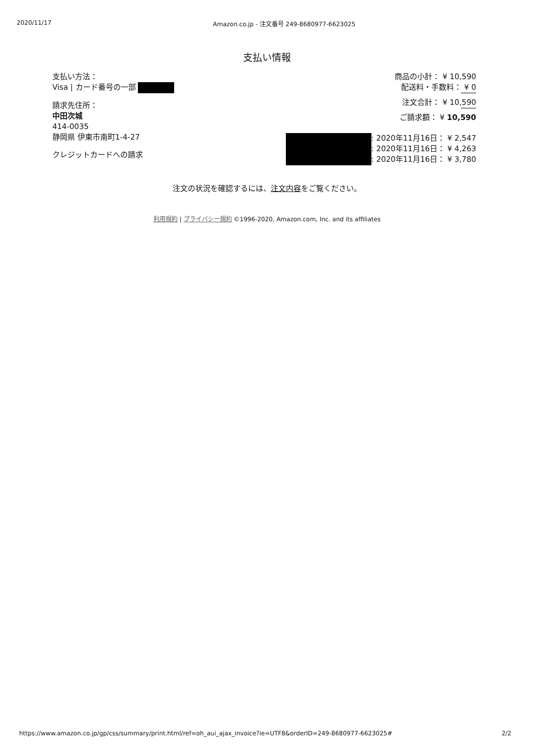2020/11/17 Amazon.co.jp - 注文番号 249-8680977-6623025
支払い情報
支払い方法：
Visa | カード番号の一部
請求先住所：
中田次城
414-0035
静岡県 伊東市南町1-4-27
クレジットカードへの請求
商品の小計： ¥ 10,590
配送料・手数料： ¥ 0
注文合計： ¥ 10,590
ご請求額： ¥ 10,590
: 2020年11月16日： ¥ 2,547
: 2020年11月16日： ¥ 4,263
: 2020年11月16日： ¥ 3,780
注文の状況を確認するには、注文内容をご覧ください。
利用規約 | プライバシー規約 ©1996-2020, Amazon.com, Inc. and its affiliates
https://www.amazon.co.jp/gp/css/summary/print.html/ref=oh_aui_ajax_invoice?ie=UTF8&orderID=249-8680977-6623025# 2/2